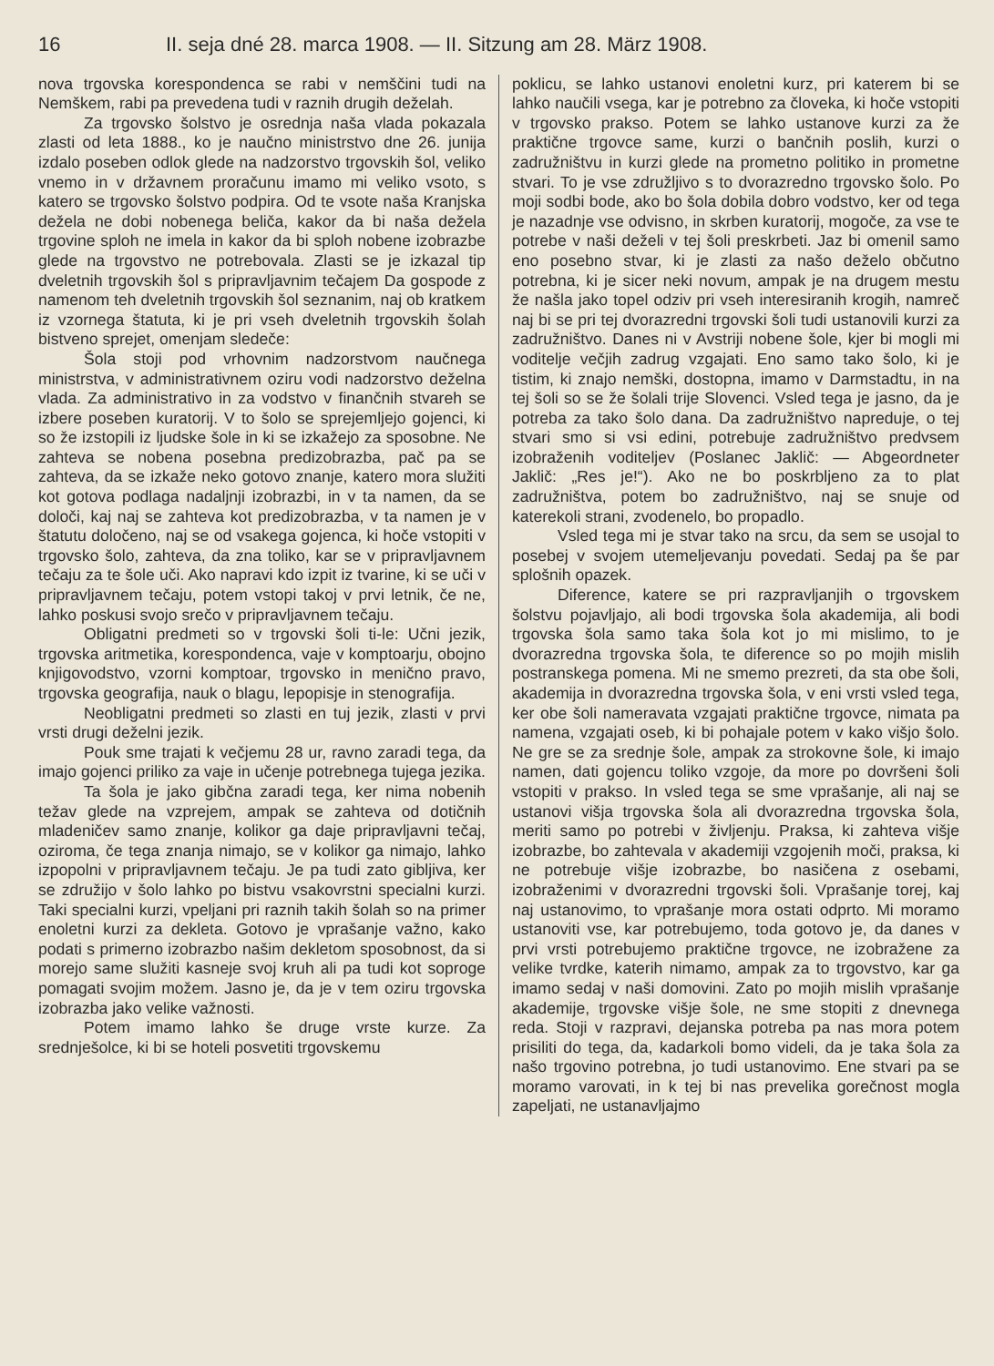16 II. seja dné 28. marca 1908. — II. Sitzung am 28. März 1908.
nova trgovska korespondenca se rabi v nemščini tudi na Nemškem, rabi pa prevedena tudi v raznih drugih deželah.
Za trgovsko šolstvo je osrednja naša vlada pokazala zlasti od leta 1888., ko je naučno ministrstvo dne 26. junija izdalo poseben odlok glede na nadzorstvo trgovskih šol, veliko vnemo in v državnem proračunu imamo mi veliko vsoto, s katero se trgovsko šolstvo podpira. Od te vsote naša Kranjska dežela ne dobi nobenega beliča, kakor da bi naša dežela trgovine sploh ne imela in kakor da bi sploh nobene izobrazbe glede na trgovstvo ne potrebovala. Zlasti se je izkazal tip dveletnih trgovskih šol s pripravljavnim tečajem Da gospode z namenom teh dveletnih trgovskih šol seznanim, naj ob kratkem iz vzornega štatuta, ki je pri vseh dveletnih trgovskih šolah bistveno sprejet, omenjam sledeče:
Šola stoji pod vrhovnim nadzorstvom naučnega ministrstva, v administrativnem oziru vodi nadzorstvo deželna vlada. Za administrativo in za vodstvo v finančnih stvareh se izbere poseben kuratorij. V to šolo se sprejemljejo gojenci, ki so že izstopili iz ljudske šole in ki se izkažejo za sposobne. Ne zahteva se nobena posebna predizobrazba, pač pa se zahteva, da se izkaže neko gotovo znanje, katero mora služiti kot gotova podlaga nadaljnji izobrazbi, in v ta namen, da se določi, kaj naj se zahteva kot predizobrazba, v ta namen je v štatutu določeno, naj se od vsakega gojenca, ki hoče vstopiti v trgovsko šolo, zahteva, da zna toliko, kar se v pripravljavnem tečaju za te šole uči. Ako napravi kdo izpit iz tvarine, ki se uči v pripravljavnem tečaju, potem vstopi takoj v prvi letnik, če ne, lahko poskusi svojo srečo v pripravljavnem tečaju.
Obligatni predmeti so v trgovski šoli ti-le: Učni jezik, trgovska aritmetika, korespondenca, vaje v komptoarju, obojno knjigovodstvo, vzorni komptoar, trgovsko in menično pravo, trgovska geografija, nauk o blagu, lepopisje in stenografija.
Neobligatni predmeti so zlasti en tuj jezik, zlasti v prvi vrsti drugi deželni jezik.
Pouk sme trajati k večjemu 28 ur, ravno zaradi tega, da imajo gojenci priliko za vaje in učenje potrebnega tujega jezika.
Ta šola je jako gibčna zaradi tega, ker nima nobenih težav glede na vzprejem, ampak se zahteva od dotičnih mladeničev samo znanje, kolikor ga daje pripravljavni tečaj, oziroma, če tega znanja nimajo, se v kolikor ga nimajo, lahko izpopolni v pripravljavnem tečaju. Je pa tudi zato gibljiva, ker se združijo v šolo lahko po bistvu vsakovrstni specialni kurzi. Taki specialni kurzi, vpeljani pri raznih takih šolah so na primer enoletni kurzi za dekleta. Gotovo je vprašanje važno, kako podati s primerno izobrazbo našim dekletom sposobnost, da si morejo same služiti kasneje svoj kruh ali pa tudi kot soproge pomagati svojim možem. Jasno je, da je v tem oziru trgovska izobrazba jako velike važnosti.
Potem imamo lahko še druge vrste kurze. Za srednješolce, ki bi se hoteli posvetiti trgovskemu
poklicu, se lahko ustanovi enoletni kurz, pri katerem bi se lahko naučili vsega, kar je potrebno za človeka, ki hoče vstopiti v trgovsko prakso. Potem se lahko ustanove kurzi za že praktične trgovce same, kurzi o bančnih poslih, kurzi o zadružništvu in kurzi glede na prometno politiko in prometne stvari. To je vse združljivo s to dvorazredno trgovsko šolo. Po moji sodbi bode, ako bo šola dobila dobro vodstvo, ker od tega je nazadnje vse odvisno, in skrben kuratorij, mogoče, za vse te potrebe v naši deželi v tej šoli preskrbeti. Jaz bi omenil samo eno posebno stvar, ki je zlasti za našo deželo občutno potrebna, ki je sicer neki novum, ampak je na drugem mestu že našla jako topel odziv pri vseh interesiranih krogih, namreč naj bi se pri tej dvorazredni trgovski šoli tudi ustanovili kurzi za zadružništvo. Danes ni v Avstriji nobene šole, kjer bi mogli mi voditelje večjih zadrug vzgajati. Eno samo tako šolo, ki je tistim, ki znajo nemški, dostopna, imamo v Darmstadtu, in na tej šoli so se že šolali trije Slovenci. Vsled tega je jasno, da je potreba za tako šolo dana. Da zadružništvo napreduje, o tej stvari smo si vsi edini, potrebuje zadružništvo predvsem izobraženih voditeljev (Poslanec Jaklič: — Abgeordneter Jaklič: „Res je!“). Ako ne bo poskrbljeno za to plat zadružništva, potem bo zadružništvo, naj se snuje od katerekoli strani, zvodenelo, bo propadlo.
Vsled tega mi je stvar tako na srcu, da sem se usojal to posebej v svojem utemeljevanju povedati. Sedaj pa še par splošnih opazek.
Diference, katere se pri razpravljanjih o trgovskem šolstvu pojavljajo, ali bodi trgovska šola akademija, ali bodi trgovska šola samo taka šola kot jo mi mislimo, to je dvorazredna trgovska šola, te diference so po mojih mislih postranskega pomena. Mi ne smemo prezreti, da sta obe šoli, akademija in dvorazredna trgovska šola, v eni vrsti vsled tega, ker obe šoli nameravata vzgajati praktične trgovce, nimata pa namena, vzgajati oseb, ki bi pohajale potem v kako višjo šolo. Ne gre se za srednje šole, ampak za strokovne šole, ki imajo namen, dati gojencu toliko vzgoje, da more po dovršeni šoli vstopiti v prakso. In vsled tega se sme vprašanje, ali naj se ustanovi višja trgovska šola ali dvorazredna trgovska šola, meriti samo po potrebi v življenju. Praksa, ki zahteva višje izobrazbe, bo zahtevala v akademiji vzgojenih moči, praksa, ki ne potrebuje višje izobrazbe, bo nasičena z osebami, izobraženimi v dvorazredni trgovski šoli. Vprašanje torej, kaj naj ustanovimo, to vprašanje mora ostati odprto. Mi moramo ustanoviti vse, kar potrebujemo, toda gotovo je, da danes v prvi vrsti potrebujemo praktične trgovce, ne izobražene za velike tvrdke, katerih nimamo, ampak za to trgovstvo, kar ga imamo sedaj v naši domovini. Zato po mojih mislih vprašanje akademije, trgovske višje šole, ne sme stopiti z dnevnega reda. Stoji v razpravi, dejanska potreba pa nas mora potem prisiliti do tega, da, kadarkoli bomo videli, da je taka šola za našo trgovino potrebna, jo tudi ustanovimo. Ene stvari pa se moramo varovati, in k tej bi nas prevelika gorečnost mogla zapeljati, ne ustanavljajmo